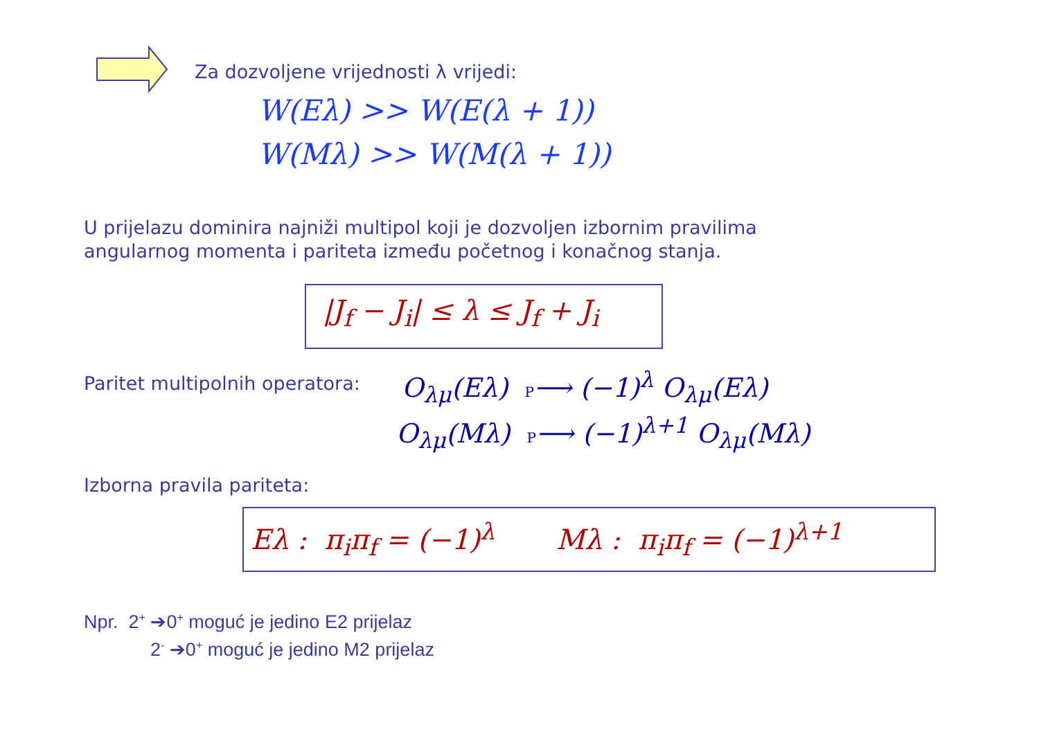Za dozvoljene vrijednosti λ vrijedi:
W(Eλ) >> W(E(λ + 1))
W(Mλ) >> W(M(λ + 1))
U prijelazu dominira najniži multipol koji je dozvoljen izbornim pravilima
angularnog momenta i pariteta između početnog i konačnog stanja.
|J<sub>f</sub> − J<sub>i</sub>| ≤ λ ≤ J<sub>f</sub> + J<sub>i</sub>
Paritet multipolnih operatora: O<sub>λμ</sub>(Eλ) P⟶ (−1)<sup>λ</sup> O<sub>λμ</sub>(Eλ)
O<sub>λμ</sub>(Mλ) P⟶ (−1)<sup>λ+1</sup> O<sub>λμ</sub>(Mλ)
Izborna pravila pariteta:
Eλ : π<sub>i</sub>π<sub>f</sub> = (−1)<sup>λ</sup> Mλ : π<sub>i</sub>π<sub>f</sub> = (−1)<sup>λ+1</sup>
Npr. 2<sup>+</sup> ➔0<sup>+</sup> moguć je jedino E2 prijelaz
2<sup>-</sup> ➔0<sup>+</sup> moguć je jedino M2 prijelaz